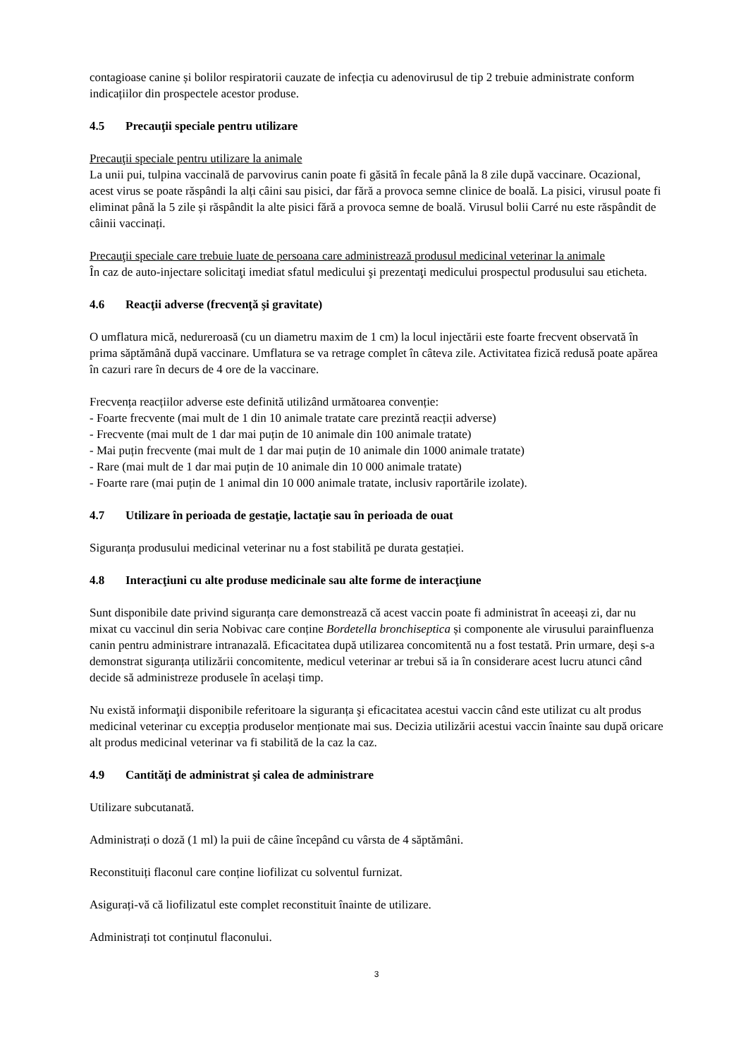contagioase canine și bolilor respiratorii cauzate de infecția cu adenovirusul de tip 2 trebuie administrate conform indicațiilor din prospectele acestor produse.
4.5 Precauţii speciale pentru utilizare
Precauţii speciale pentru utilizare la animale
La unii pui, tulpina vaccinală de parvovirus canin poate fi găsită în fecale până la 8 zile după vaccinare. Ocazional, acest virus se poate răspândi la alți câini sau pisici, dar fără a provoca semne clinice de boală. La pisici, virusul poate fi eliminat până la 5 zile și răspândit la alte pisici fără a provoca semne de boală. Virusul bolii Carré nu este răspândit de câinii vaccinați.
Precauţii speciale care trebuie luate de persoana care administrează produsul medicinal veterinar la animale
În caz de auto-injectare solicitaţi imediat sfatul medicului şi prezentaţi medicului prospectul produsului sau eticheta.
4.6 Reacţii adverse (frecvenţă şi gravitate)
O umflatura mică, nedureroasă (cu un diametru maxim de 1 cm) la locul injectării este foarte frecvent observată în prima săptămână după vaccinare. Umflatura se va retrage complet în câteva zile. Activitatea fizică redusă poate apărea în cazuri rare în decurs de 4 ore de la vaccinare.
Frecvența reacțiilor adverse este definită utilizând următoarea convenție:
- Foarte frecvente (mai mult de 1 din 10 animale tratate care prezintă reacții adverse)
- Frecvente (mai mult de 1 dar mai puțin de 10 animale din 100 animale tratate)
- Mai puțin frecvente (mai mult de 1 dar mai puțin de 10 animale din 1000 animale tratate)
- Rare (mai mult de 1 dar mai puțin de 10 animale din 10 000 animale tratate)
- Foarte rare (mai puțin de 1 animal din 10 000 animale tratate, inclusiv raportările izolate).
4.7 Utilizare în perioada de gestaţie, lactaţie sau în perioada de ouat
Siguranța produsului medicinal veterinar nu a fost stabilită pe durata gestației.
4.8 Interacţiuni cu alte produse medicinale sau alte forme de interacţiune
Sunt disponibile date privind siguranța care demonstrează că acest vaccin poate fi administrat în aceeași zi, dar nu mixat cu vaccinul din seria Nobivac care conține Bordetella bronchiseptica și componente ale virusului parainfluenza canin pentru administrare intranazală. Eficacitatea după utilizarea concomitentă nu a fost testată. Prin urmare, deși s-a demonstrat siguranța utilizării concomitente, medicul veterinar ar trebui să ia în considerare acest lucru atunci când decide să administreze produsele în același timp.
Nu există informaţii disponibile referitoare la siguranța şi eficacitatea acestui vaccin când este utilizat cu alt produs medicinal veterinar cu excepția produselor menționate mai sus. Decizia utilizării acestui vaccin înainte sau după oricare alt produs medicinal veterinar va fi stabilită de la caz la caz.
4.9 Cantităţi de administrat şi calea de administrare
Utilizare subcutanată.
Administrați o doză (1 ml) la puii de câine începând cu vârsta de 4 săptămâni.
Reconstituiți flaconul care conține liofilizat cu solventul furnizat.
Asigurați-vă că liofilizatul este complet reconstituit înainte de utilizare.
Administrați tot conținutul flaconului.
3